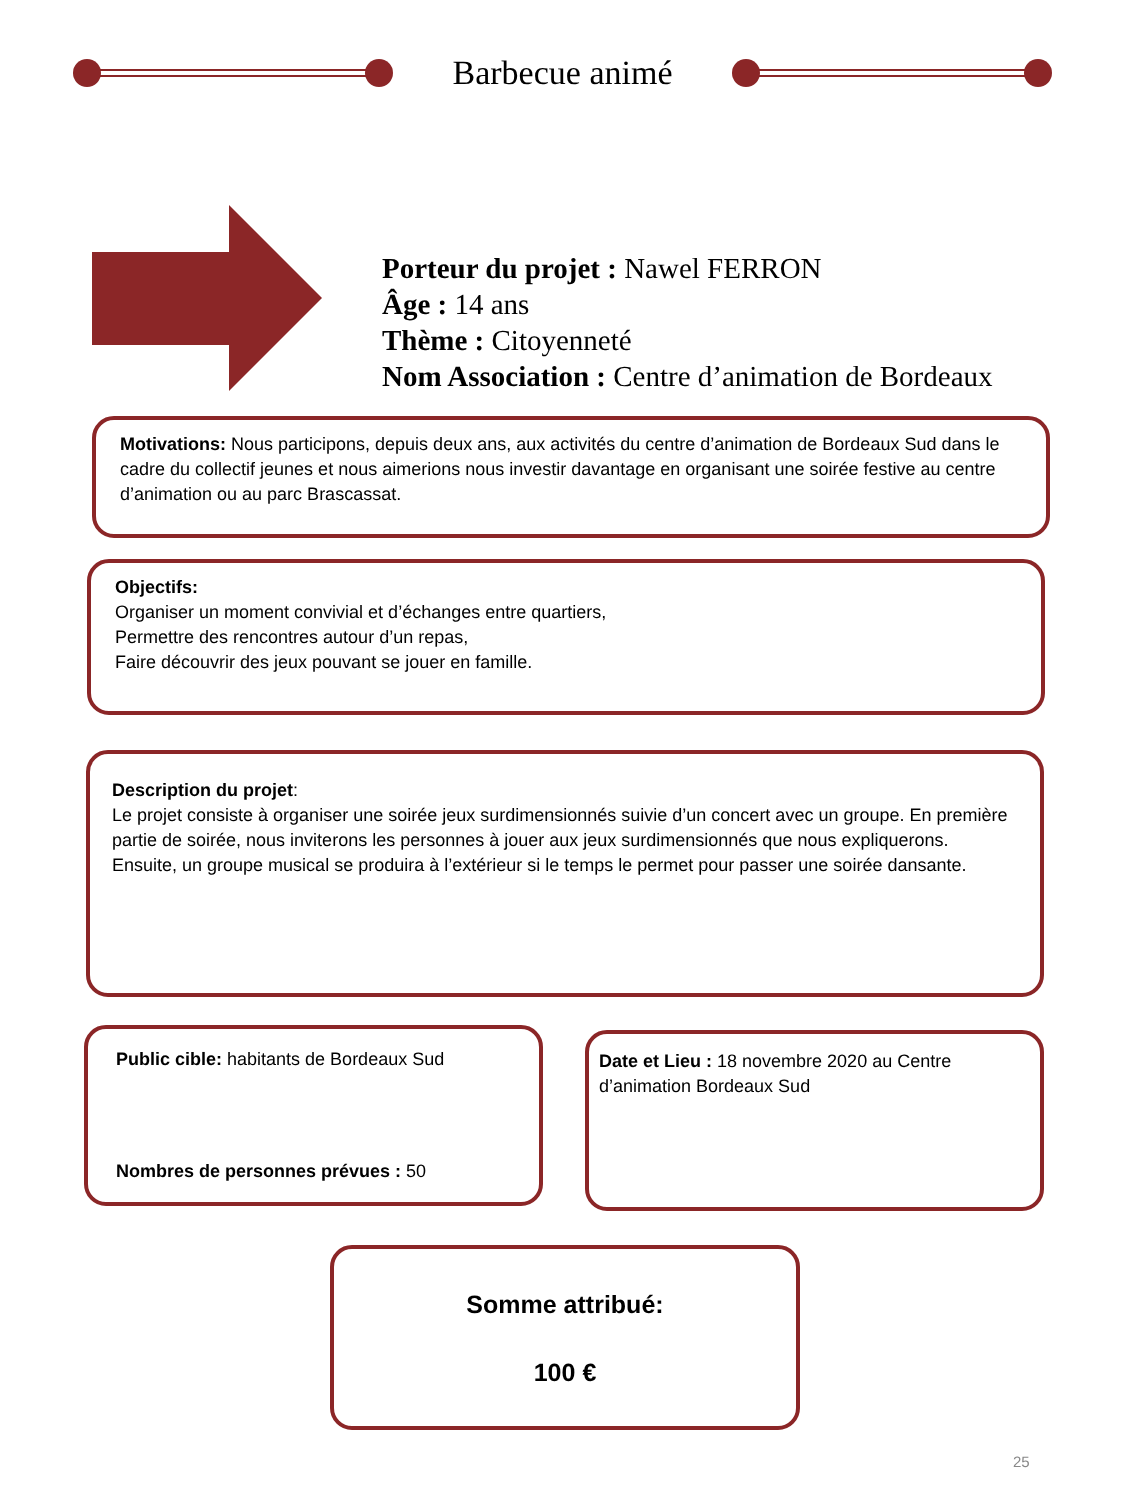Barbecue animé
Porteur du projet : Nawel FERRON
Âge : 14 ans
Thème : Citoyenneté
Nom Association : Centre d’animation de Bordeaux
Motivations: Nous participons, depuis deux ans, aux activités du centre d’animation de Bordeaux Sud dans le cadre du collectif jeunes et nous aimerions nous investir davantage en organisant une soirée festive au centre d’animation ou au parc Brascassat.
Objectifs:
Organiser un moment convivial et d’échanges entre quartiers,
Permettre des rencontres autour d’un repas,
Faire découvrir des jeux pouvant se jouer en famille.
Description du projet:
Le projet consiste à organiser une soirée jeux surdimensionnés suivie d’un concert avec un groupe. En première partie de soirée, nous inviterons les personnes à jouer aux jeux surdimensionnés que nous expliquerons. Ensuite, un groupe musical se produira à l’extérieur si le temps le permet pour passer une soirée dansante.
Public cible: habitants de Bordeaux Sud
Nombres de personnes prévues : 50
Date et Lieu : 18 novembre 2020 au Centre d’animation Bordeaux Sud
Somme attribué:
100 €
25